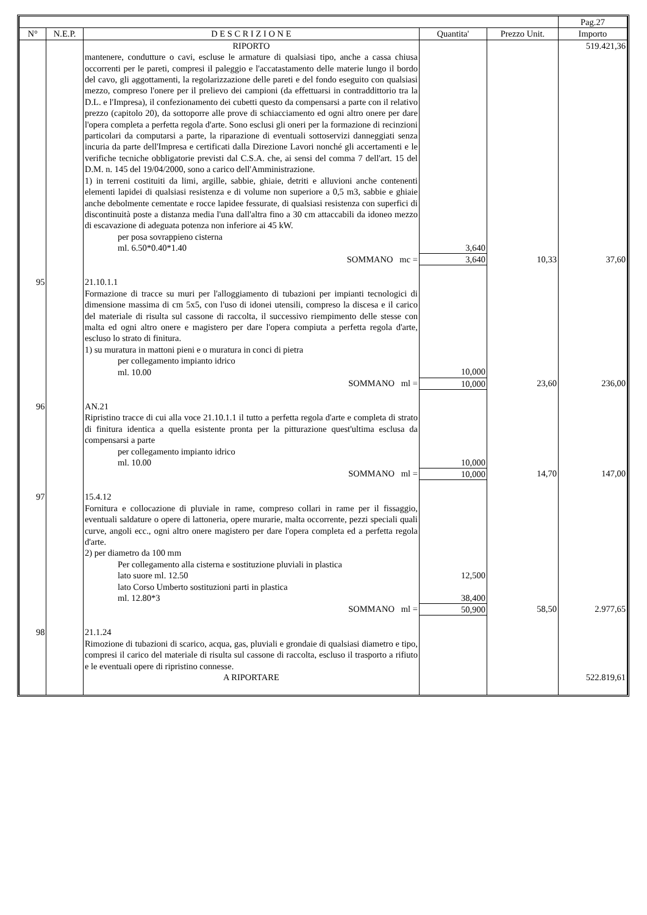| | | | | | Pag.27 |
| --- | --- | --- | --- | --- | --- |
| N° | N.E.P. | D E S C R I Z I O N E | Quantita' | Prezzo Unit. | Importo |
| | | RIPORTO | | | 519.421,36 |
| | | mantenere, condutture o cavi, escluse le armature di qualsiasi tipo, anche a cassa chiusa occorrenti per le pareti, compresi il paleggio e l'accatastamento delle materie lungo il bordo del cavo, gli aggottamenti, la regolarizzazione delle pareti e del fondo eseguito con qualsiasi mezzo, compreso l'onere per il prelievo dei campioni (da effettuarsi in contraddittorio tra la D.L. e l'Impresa), il confezionamento dei cubetti questo da compensarsi a parte con il relativo prezzo (capitolo 20), da sottoporre alle prove di schiacciamento ed ogni altro onere per dare l'opera completa a perfetta regola d'arte. Sono esclusi gli oneri per la formazione di recinzioni particolari da computarsi a parte, la riparazione di eventuali sottoservizi danneggiati senza incuria da parte dell'Impresa e certificati dalla Direzione Lavori nonché gli accertamenti e le verifiche tecniche obbligatorie previsti dal C.S.A. che, ai sensi del comma 7 dell'art. 15 del D.M. n. 145 del 19/04/2000, sono a carico dell'Amministrazione. 1) in terreni costituiti da limi, argille, sabbie, ghiaie, detriti e alluvioni anche contenenti elementi lapidei di qualsiasi resistenza e di volume non superiore a 0,5 m3, sabbie e ghiaie anche debolmente cementate e rocce lapidee fessurate, di qualsiasi resistenza con superfici di discontinuità poste a distanza media l'una dall'altra fino a 30 cm attaccabili da idoneo mezzo di escavazione di adeguata potenza non inferiore ai 45 kW. | | | |
| | | per posa sovrappieno cisterna ml. 6.50*0.40*1.40 | 3,640 | | |
| | | SOMMANO mc = | 3,640 | 10,33 | 37,60 |
| 95 | | 21.10.1.1 Formazione di tracce su muri per l'alloggiamento di tubazioni per impianti tecnologici di dimensione massima di cm 5x5, con l'uso di idonei utensili, compreso la discesa e il carico del materiale di risulta sul cassone di raccolta, il successivo riempimento delle stesse con malta ed ogni altro onere e magistero per dare l'opera compiuta a perfetta regola d'arte, escluso lo strato di finitura. 1) su muratura in mattoni pieni e o muratura in conci di pietra | | | |
| | | per collegamento impianto idrico ml. 10.00 | 10,000 | | |
| | | SOMMANO ml = | 10,000 | 23,60 | 236,00 |
| 96 | | AN.21 Ripristino tracce di cui alla voce 21.10.1.1 il tutto a perfetta regola d'arte e completa di strato di finitura identica a quella esistente pronta per la pitturazione quest'ultima esclusa da compensarsi a parte | | | |
| | | per collegamento impianto idrico ml. 10.00 | 10,000 | | |
| | | SOMMANO ml = | 10,000 | 14,70 | 147,00 |
| 97 | | 15.4.12 Fornitura e collocazione di pluviale in rame, compreso collari in rame per il fissaggio, eventuali saldature o opere di lattoneria, opere murarie, malta occorrente, pezzi speciali quali curve, angoli ecc., ogni altro onere magistero per dare l'opera completa ed a perfetta regola d'arte. 2) per diametro da 100 mm | | | |
| | | Per collegamento alla cisterna e sostituzione pluviali in plastica lato suore ml. 12.50 | 12,500 | | |
| | | lato Corso Umberto sostituzioni parti in plastica ml. 12.80*3 | 38,400 | | |
| | | SOMMANO ml = | 50,900 | 58,50 | 2.977,65 |
| 98 | | 21.1.24 Rimozione di tubazioni di scarico, acqua, gas, pluviali e grondaie di qualsiasi diametro e tipo, compresi il carico del materiale di risulta sul cassone di raccolta, escluso il trasporto a rifiuto e le eventuali opere di ripristino connesse. | | | |
| | | A RIPORTARE | | | 522.819,61 |